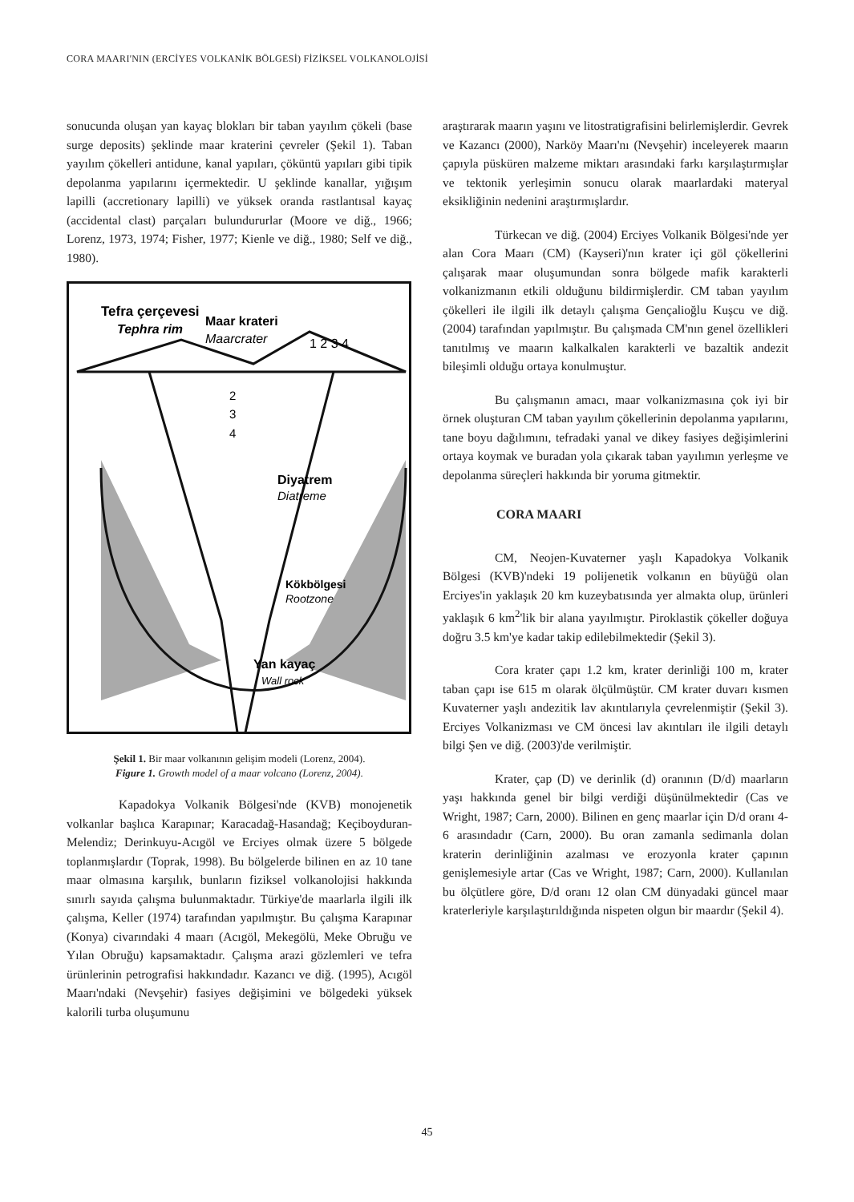CORA MAARI'NIN (ERCİYES VOLKANİK BÖLGESİ) FİZİKSEL VOLKANOLOJİSİ
sonucunda oluşan yan kayaç blokları bir taban yayılım çökeli (base surge deposits) şeklinde maar kraterini çevreler (Şekil 1). Taban yayılım çökelleri antidune, kanal yapıları, çöküntü yapıları gibi tipik depolanma yapılarını içermektedir. U şeklinde kanallar, yığışım lapilli (accretionary lapilli) ve yüksek oranda rastlantısal kayaç (accidental clast) parçaları bulundururlar (Moore ve diğ., 1966; Lorenz, 1973, 1974; Fisher, 1977; Kienle ve diğ., 1980; Self ve diğ., 1980).
Tefra çerçevesi
Tephra rim
Maar krateri
Maarcrater
1 2 3 4
2
3
4
Diyatrem
Diatreme
Kökbölgesi
Rootzone
Yan kayaç
Wall rock
Şekil 1. Bir maar volkanının gelişim modeli (Lorenz, 2004).
Figure 1. Growth model of a maar volcano (Lorenz, 2004).
Kapadokya Volkanik Bölgesi'nde (KVB) monojenetik volkanlar başlıca Karapınar; Karacadağ-Hasandağ; Keçiboyduran-Melendiz; Derinkuyu-Acıgöl ve Erciyes olmak üzere 5 bölgede toplanmışlardır (Toprak, 1998). Bu bölgelerde bilinen en az 10 tane maar olmasına karşılık, bunların fiziksel volkanolojisi hakkında sınırlı sayıda çalışma bulunmaktadır. Türkiye'de maarlarla ilgili ilk çalışma, Keller (1974) tarafından yapılmıştır. Bu çalışma Karapınar (Konya) civarındaki 4 maarı (Acıgöl, Mekegölü, Meke Obruğu ve Yılan Obruğu) kapsamaktadır. Çalışma arazi gözlemleri ve tefra ürünlerinin petrografisi hakkındadır. Kazancı ve diğ. (1995), Acıgöl Maarı'ndaki (Nevşehir) fasiyes değişimini ve bölgedeki yüksek kalorili turba oluşumunu
araştırarak maarın yaşını ve litostratigrafisini belirlemişlerdir. Gevrek ve Kazancı (2000), Narköy Maarı'nı (Nevşehir) inceleyerek maarın çapıyla püsküren malzeme miktarı arasındaki farkı karşılaştırmışlar ve tektonik yerleşimin sonucu olarak maarlardaki materyal eksikliğinin nedenini araştırmışlardır.
Türkecan ve diğ. (2004) Erciyes Volkanik Bölgesi'nde yer alan Cora Maarı (CM) (Kayseri)'nın krater içi göl çökellerini çalışarak maar oluşumundan sonra bölgede mafik karakterli volkanizmanın etkili olduğunu bildirmişlerdir. CM taban yayılım çökelleri ile ilgili ilk detaylı çalışma Gençalioğlu Kuşcu ve diğ. (2004) tarafından yapılmıştır. Bu çalışmada CM'nın genel özellikleri tanıtılmış ve maarın kalkalkalen karakterli ve bazaltik andezit bileşimli olduğu ortaya konulmuştur.
Bu çalışmanın amacı, maar volkanizmasına çok iyi bir örnek oluşturan CM taban yayılım çökellerinin depolanma yapılarını, tane boyu dağılımını, tefradaki yanal ve dikey fasiyes değişimlerini ortaya koymak ve buradan yola çıkarak taban yayılımın yerleşme ve depolanma süreçleri hakkında bir yoruma gitmektir.
CORA MAARI
CM, Neojen-Kuvaterner yaşlı Kapadokya Volkanik Bölgesi (KVB)'ndeki 19 polijenetik volkanın en büyüğü olan Erciyes'in yaklaşık 20 km kuzeybatısında yer almakta olup, ürünleri yaklaşık 6 km<sup>2</sup>'lik bir alana yayılmıştır. Piroklastik çökeller doğuya doğru 3.5 km'ye kadar takip edilebilmektedir (Şekil 3).
Cora krater çapı 1.2 km, krater derinliği 100 m, krater taban çapı ise 615 m olarak ölçülmüştür. CM krater duvarı kısmen Kuvaterner yaşlı andezitik lav akıntılarıyla çevrelenmiştir (Şekil 3). Erciyes Volkanizması ve CM öncesi lav akıntıları ile ilgili detaylı bilgi Şen ve diğ. (2003)'de verilmiştir.
Krater, çap (D) ve derinlik (d) oranının (D/d) maarların yaşı hakkında genel bir bilgi verdiği düşünülmektedir (Cas ve Wright, 1987; Carn, 2000). Bilinen en genç maarlar için D/d oranı 4-6 arasındadır (Carn, 2000). Bu oran zamanla sedimanla dolan kraterin derinliğinin azalması ve erozyonla krater çapının genişlemesiyle artar (Cas ve Wright, 1987; Carn, 2000). Kullanılan bu ölçütlere göre, D/d oranı 12 olan CM dünyadaki güncel maar kraterleriyle karşılaştırıldığında nispeten olgun bir maardır (Şekil 4).
45